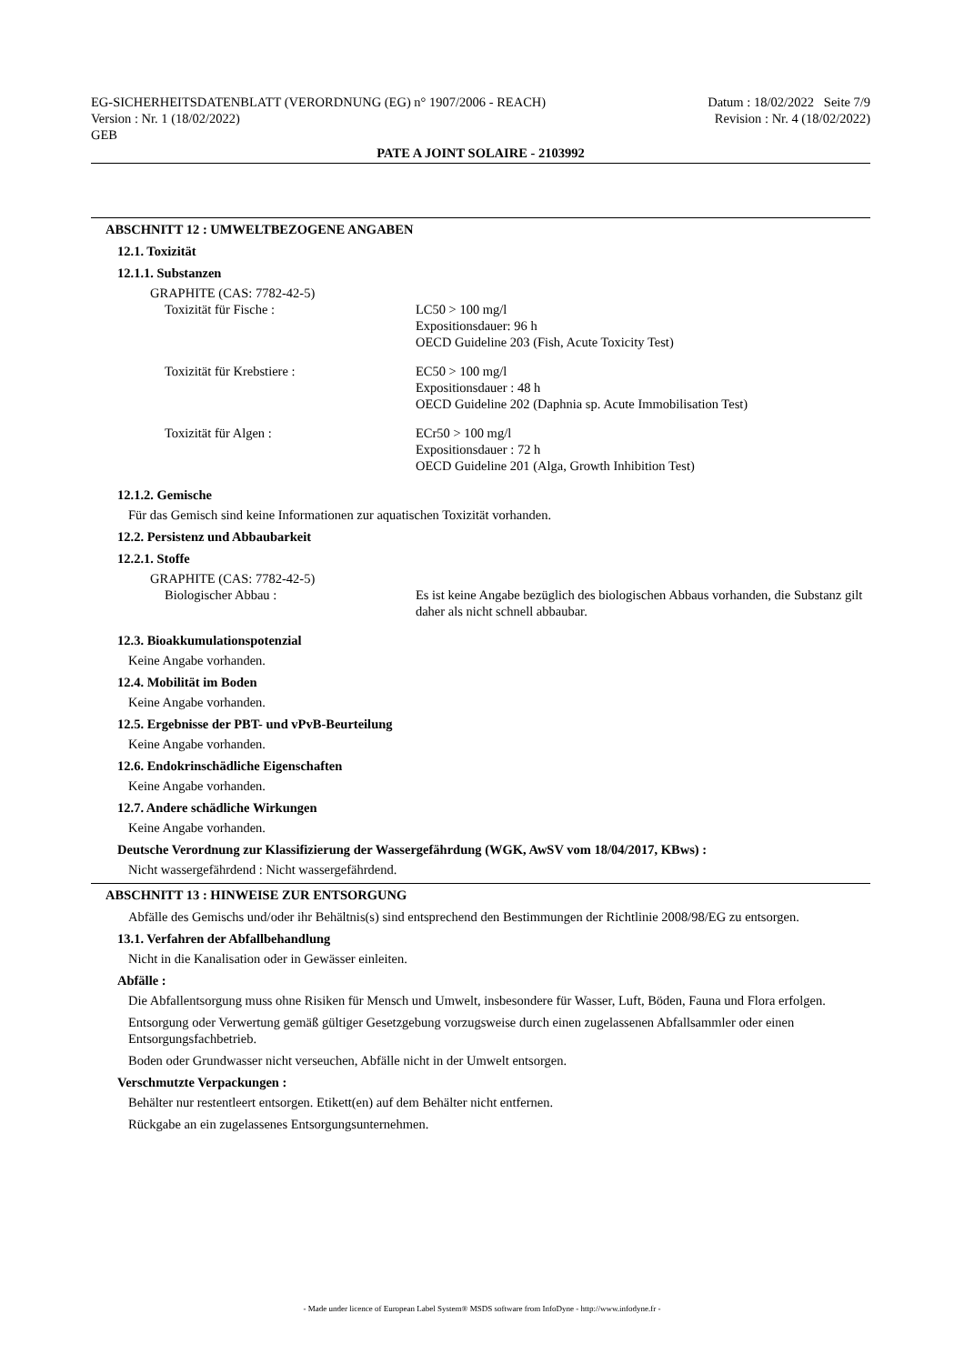EG-SICHERHEITSDATENBLATT (VERORDNUNG (EG) n° 1907/2006 - REACH) Datum : 18/02/2022 Seite 7/9
Version : Nr. 1 (18/02/2022) Revision : Nr. 4 (18/02/2022)
GEB
PATE A JOINT SOLAIRE - 2103992
ABSCHNITT 12 : UMWELTBEZOGENE ANGABEN
12.1. Toxizität
12.1.1. Substanzen
GRAPHITE (CAS: 7782-42-5)
Toxizität für Fische : LC50 > 100 mg/l
Expositionsdauer: 96 h
OECD Guideline 203 (Fish, Acute Toxicity Test)
Toxizität für Krebstiere : EC50 > 100 mg/l
Expositionsdauer : 48 h
OECD Guideline 202 (Daphnia sp. Acute Immobilisation Test)
Toxizität für Algen : ECr50 > 100 mg/l
Expositionsdauer : 72 h
OECD Guideline 201 (Alga, Growth Inhibition Test)
12.1.2. Gemische
Für das Gemisch sind keine Informationen zur aquatischen Toxizität vorhanden.
12.2. Persistenz und Abbaubarkeit
12.2.1. Stoffe
GRAPHITE (CAS: 7782-42-5)
Biologischer Abbau : Es ist keine Angabe bezüglich des biologischen Abbaus vorhanden, die Substanz gilt daher als nicht schnell abbaubar.
12.3. Bioakkumulationspotenzial
Keine Angabe vorhanden.
12.4. Mobilität im Boden
Keine Angabe vorhanden.
12.5. Ergebnisse der PBT- und vPvB-Beurteilung
Keine Angabe vorhanden.
12.6. Endokrinschädliche Eigenschaften
Keine Angabe vorhanden.
12.7. Andere schädliche Wirkungen
Keine Angabe vorhanden.
Deutsche Verordnung zur Klassifizierung der Wassergefährdung (WGK, AwSV vom 18/04/2017, KBws) :
Nicht wassergefährdend : Nicht wassergefährdend.
ABSCHNITT 13 : HINWEISE ZUR ENTSORGUNG
Abfälle des Gemischs und/oder ihr Behältnis(s) sind entsprechend den Bestimmungen der Richtlinie 2008/98/EG zu entsorgen.
13.1. Verfahren der Abfallbehandlung
Nicht in die Kanalisation oder in Gewässer einleiten.
Abfälle :
Die Abfallentsorgung muss ohne Risiken für Mensch und Umwelt, insbesondere für Wasser, Luft, Böden, Fauna und Flora erfolgen.
Entsorgung oder Verwertung gemäß gültiger Gesetzgebung vorzugsweise durch einen zugelassenen Abfallsammler oder einen Entsorgungsfachbetrieb.
Boden oder Grundwasser nicht verseuchen, Abfälle nicht in der Umwelt entsorgen.
Verschmutzte Verpackungen :
Behälter nur restentleert entsorgen. Etikett(en) auf dem Behälter nicht entfernen.
Rückgabe an ein zugelassenes Entsorgungsunternehmen.
- Made under licence of European Label System® MSDS software from InfoDyne - http://www.infodyne.fr -